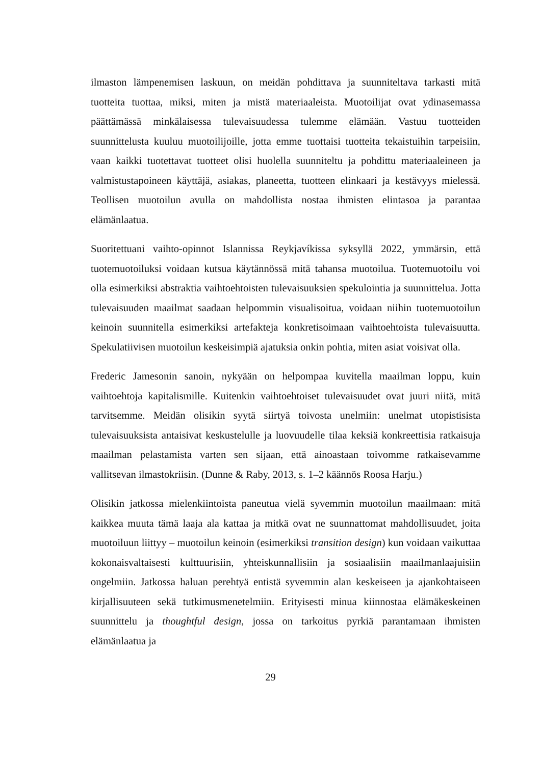ilmaston lämpenemisen laskuun, on meidän pohdittava ja suunniteltava tarkasti mitä tuotteita tuottaa, miksi, miten ja mistä materiaaleista. Muotoilijat ovat ydinasemassa päättämässä minkälaisessa tulevaisuudessa tulemme elämään. Vastuu tuotteiden suunnittelusta kuuluu muotoilijoille, jotta emme tuottaisi tuotteita tekaistuihin tarpeisiin, vaan kaikki tuotettavat tuotteet olisi huolella suunniteltu ja pohdittu materiaaleineen ja valmistustapoineen käyttäjä, asiakas, planeetta, tuotteen elinkaari ja kestävyys mielessä. Teollisen muotoilun avulla on mahdollista nostaa ihmisten elintasoa ja parantaa elämänlaatua.
Suoritettuani vaihto-opinnot Islannissa Reykjavíkissa syksyllä 2022, ymmärsin, että tuotemuotoiluksi voidaan kutsua käytännössä mitä tahansa muotoilua. Tuotemuotoilu voi olla esimerkiksi abstraktia vaihtoehtoisten tulevaisuuksien spekulointia ja suunnittelua. Jotta tulevaisuuden maailmat saadaan helpommin visualisoitua, voidaan niihin tuotemuotoilun keinoin suunnitella esimerkiksi artefakteja konkretisoimaan vaihtoehtoista tulevaisuutta. Spekulatiivisen muotoilun keskeisimpiä ajatuksia onkin pohtia, miten asiat voisivat olla.
Frederic Jamesonin sanoin, nykyään on helpompaa kuvitella maailman loppu, kuin vaihtoehtoja kapitalismille. Kuitenkin vaihtoehtoiset tulevaisuudet ovat juuri niitä, mitä tarvitsemme. Meidän olisikin syytä siirtyä toivosta unelmiin: unelmat utopistisista tulevaisuuksista antaisivat keskustelulle ja luovuudelle tilaa keksiä konkreettisia ratkaisuja maailman pelastamista varten sen sijaan, että ainoastaan toivomme ratkaisevamme vallitsevan ilmastokriisin. (Dunne & Raby, 2013, s. 1–2 käännös Roosa Harju.)
Olisikin jatkossa mielenkiintoista paneutua vielä syvemmin muotoilun maailmaan: mitä kaikkea muuta tämä laaja ala kattaa ja mitkä ovat ne suunnattomat mahdollisuudet, joita muotoiluun liittyy – muotoilun keinoin (esimerkiksi transition design) kun voidaan vaikuttaa kokonaisvaltaisesti kulttuurisiin, yhteiskunnallisiin ja sosiaalisiin maailmanlaajuisiin ongelmiin. Jatkossa haluan perehtyä entistä syvemmin alan keskeiseen ja ajankohtaiseen kirjallisuuteen sekä tutkimusmenetelmiin. Erityisesti minua kiinnostaa elämäkeskeinen suunnittelu ja thoughtful design, jossa on tarkoitus pyrkiä parantamaan ihmisten elämänlaatua ja
29